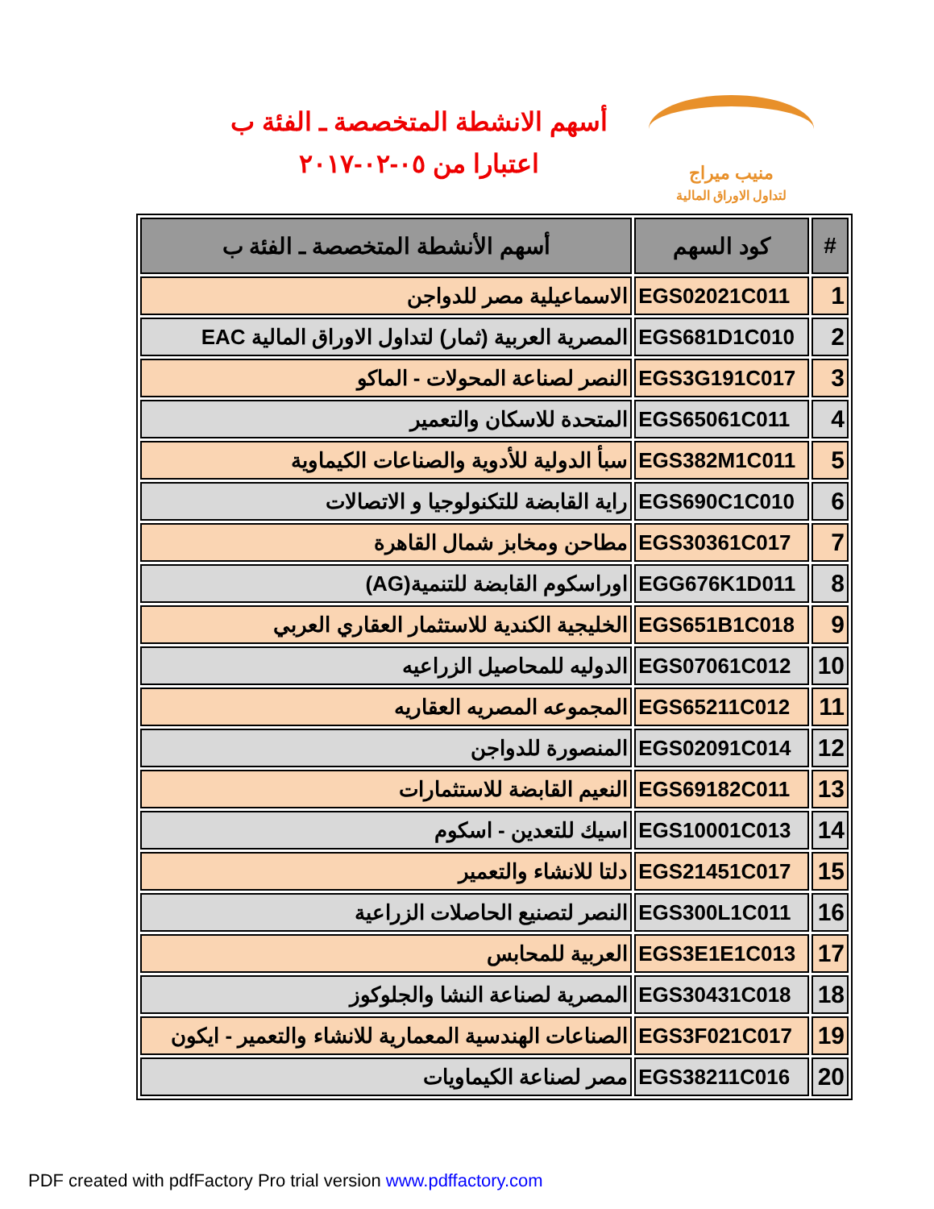أسهم الانشطة المتخصصة ـ الفئة ب
اعتبارا من ٠٥-٠٢-٢٠١٧
منيب ميراج
لتداول الاوراق المالية
| # | كود السهم | أسهم الأنشطة المتخصصة ـ الفئة ب |
| --- | --- | --- |
| 1 | EGS02021C011 | الاسماعيلية مصر للدواجن |
| 2 | EGS681D1C010 | المصرية العربية (ثمار) لتداول الاوراق المالية EAC |
| 3 | EGS3G191C017 | النصر لصناعة المحولات - الماكو |
| 4 | EGS65061C011 | المتحدة للاسكان والتعمير |
| 5 | EGS382M1C011 | سبأ الدولية للأدوية والصناعات الكيماوية |
| 6 | EGS690C1C010 | راية القابضة للتكنولوجيا و الاتصالات |
| 7 | EGS30361C017 | مطاحن ومخابز شمال القاهرة |
| 8 | EGG676K1D011 | اوراسكوم القابضة للتنمية(AG) |
| 9 | EGS651B1C018 | الخليجية الكندية للاستثمار العقاري العربي |
| 10 | EGS07061C012 | الدوليه للمحاصيل الزراعيه |
| 11 | EGS65211C012 | المجموعه المصريه العقاريه |
| 12 | EGS02091C014 | المنصورة للدواجن |
| 13 | EGS69182C011 | النعيم القابضة للاستثمارات |
| 14 | EGS10001C013 | اسيك للتعدين - اسكوم |
| 15 | EGS21451C017 | دلتا للانشاء والتعمير |
| 16 | EGS300L1C011 | النصر لتصنيع الحاصلات الزراعية |
| 17 | EGS3E1E1C013 | العربية للمحابس |
| 18 | EGS30431C018 | المصرية لصناعة النشا والجلوكوز |
| 19 | EGS3F021C017 | الصناعات الهندسية المعمارية للانشاء والتعمير - ايكون |
| 20 | EGS38211C016 | مصر لصناعة الكيماويات |
PDF created with pdfFactory Pro trial version www.pdffactory.com